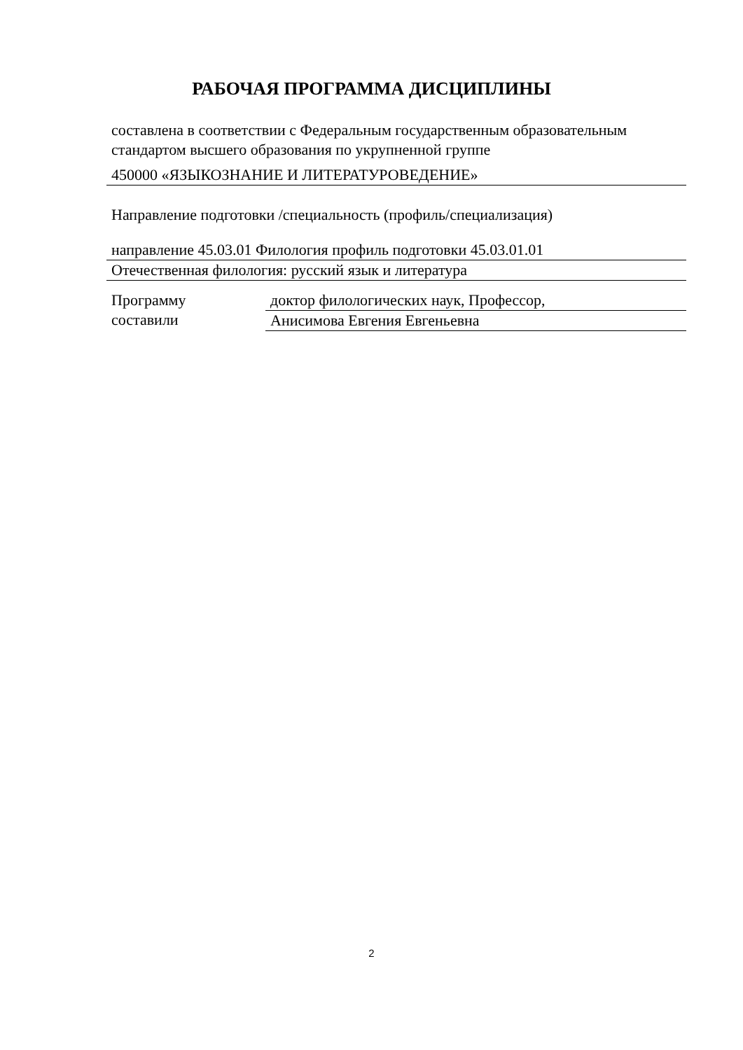РАБОЧАЯ ПРОГРАММА ДИСЦИПЛИНЫ
составлена в соответствии с Федеральным государственным образовательным стандартом высшего образования по укрупненной группе
450000 «ЯЗЫКОЗНАНИЕ И ЛИТЕРАТУРОВЕДЕНИЕ»
Направление подготовки /специальность (профиль/специализация)
направление 45.03.01 Филология профиль подготовки 45.03.01.01
Отечественная филология: русский язык и литература
Программу
составили
доктор филологических наук, Профессор,
Анисимова Евгения Евгеньевна
2